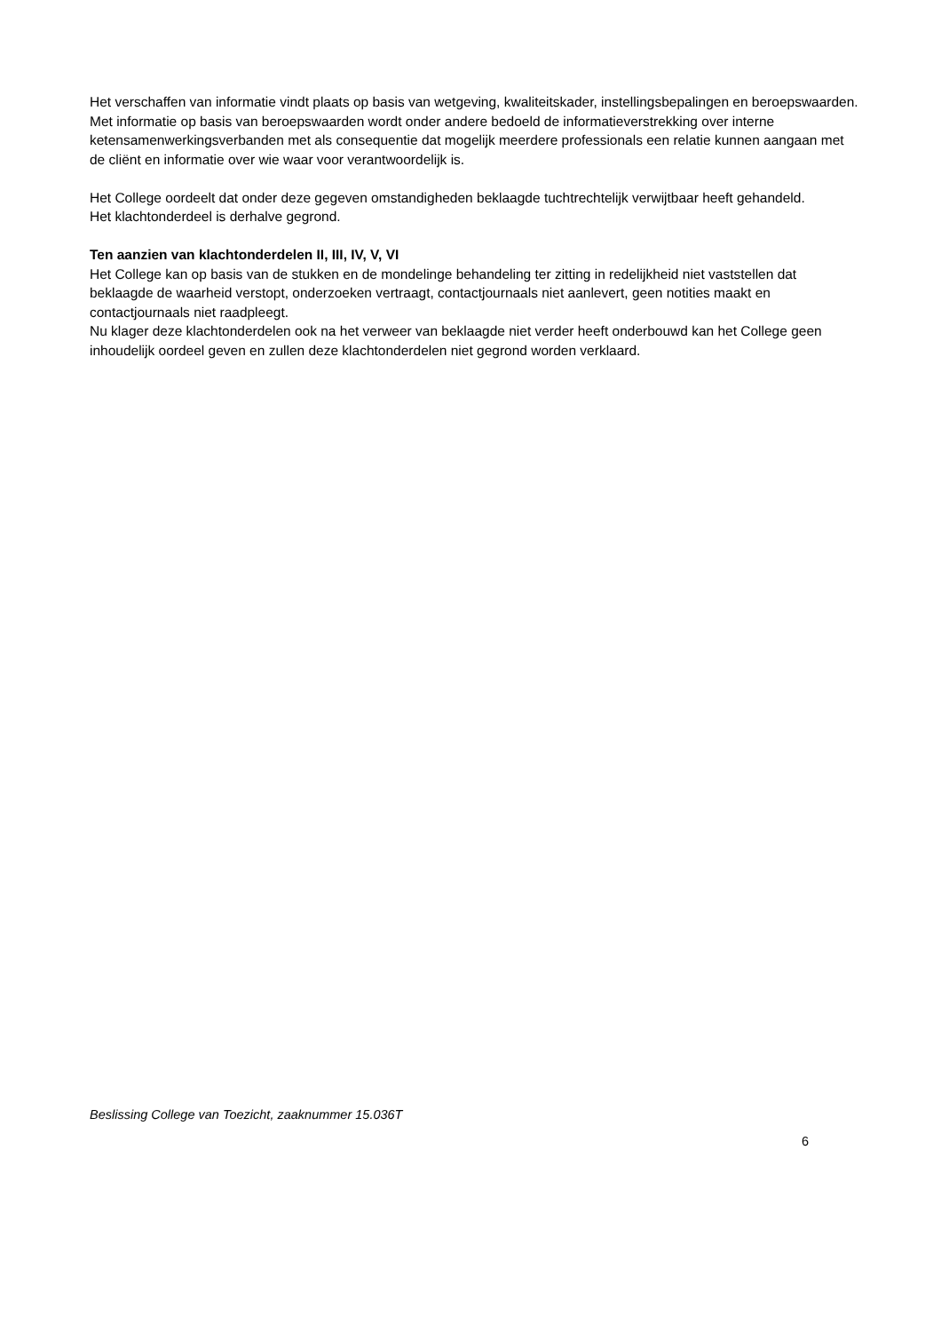Het verschaffen van informatie vindt plaats op basis van wetgeving, kwaliteitskader, instellingsbepalingen en beroepswaarden. Met informatie op basis van beroepswaarden wordt onder andere bedoeld de informatieverstrekking over interne ketensamenwerkingsverbanden met als consequentie dat mogelijk meerdere professionals een relatie kunnen aangaan met de cliënt en informatie over wie waar voor verantwoordelijk is.
Het College oordeelt dat onder deze gegeven omstandigheden beklaagde tuchtrechtelijk verwijtbaar heeft gehandeld.
Het klachtonderdeel is derhalve gegrond.
Ten aanzien van klachtonderdelen II, III, IV, V, VI
Het College kan op basis van de stukken en de mondelinge behandeling ter zitting in redelijkheid niet vaststellen dat beklaagde de waarheid verstopt, onderzoeken vertraagt, contactjournaals niet aanlevert, geen notities maakt en contactjournaals niet raadpleegt.
Nu klager deze klachtonderdelen ook na het verweer van beklaagde niet verder heeft onderbouwd kan het College geen inhoudelijk oordeel geven en zullen deze klachtonderdelen niet gegrond worden verklaard.
Beslissing College van Toezicht, zaaknummer 15.036T
6